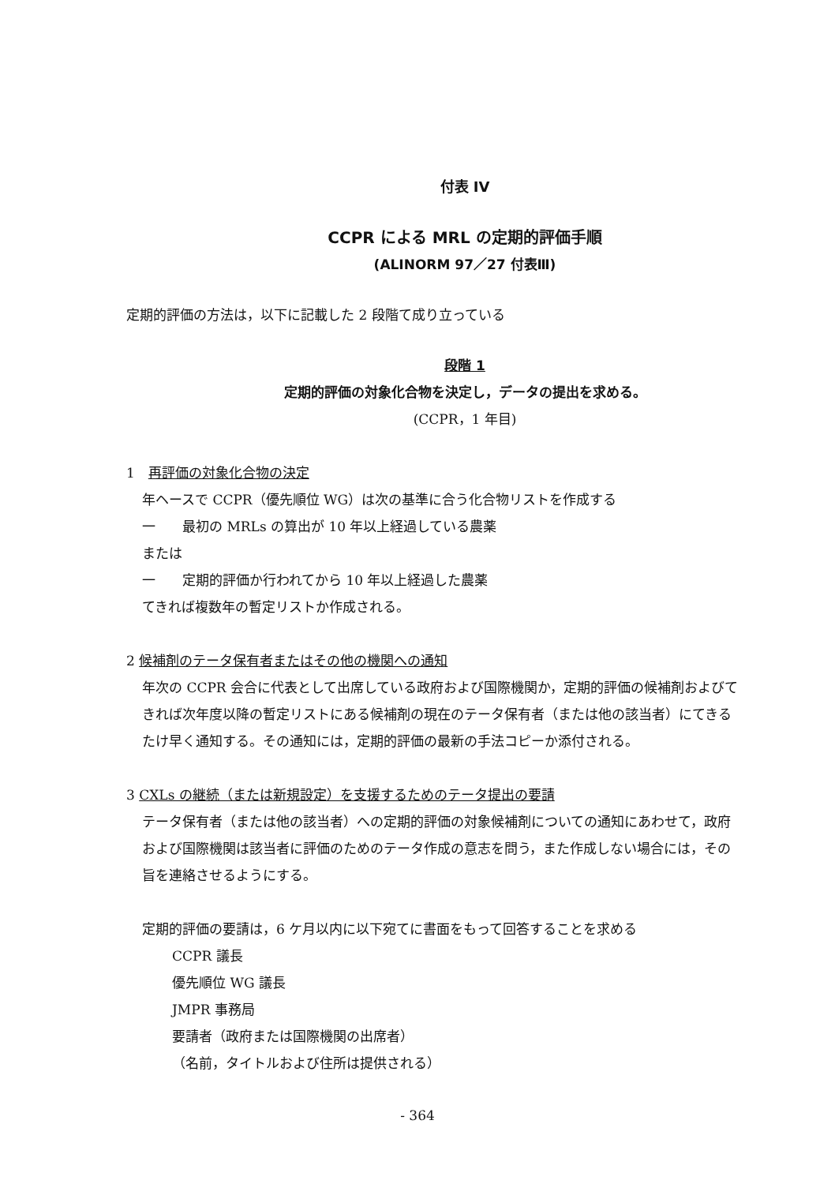付表 IV
CCPR による MRL の定期的評価手順
(ALINORM 97／27 付表Ⅲ)
定期的評価の方法は，以下に記載した 2 段階て成り立っている
段階 1
定期的評価の対象化合物を決定し，データの提出を求める。
(CCPR，1 年目)
1　再評価の対象化合物の決定
年ヘースで CCPR（優先順位 WG）は次の基準に合う化合物リストを作成する
一　　最初の MRLs の算出が 10 年以上経過している農薬
または
一　　定期的評価か行われてから 10 年以上経過した農薬
てきれば複数年の暫定リストか作成される。
2 候補剤のテータ保有者またはその他の機関への通知
年次の CCPR 会合に代表として出席している政府および国際機関か，定期的評価の候補剤およびてきれば次年度以降の暫定リストにある候補剤の現在のテータ保有者（または他の該当者）にてきるたけ早く通知する。その通知には，定期的評価の最新の手法コピーか添付される。
3 CXLs の継続（または新規設定）を支援するためのテータ提出の要請
テータ保有者（または他の該当者）への定期的評価の対象候補剤についての通知にあわせて，政府および国際機関は該当者に評価のためのテータ作成の意志を問う，また作成しない場合には，その旨を連絡させるようにする。
定期的評価の要請は，6 ケ月以内に以下宛てに書面をもって回答することを求める
CCPR 議長
優先順位 WG 議長
JMPR 事務局
要請者（政府または国際機関の出席者）
（名前，タイトルおよび住所は提供される）
- 364